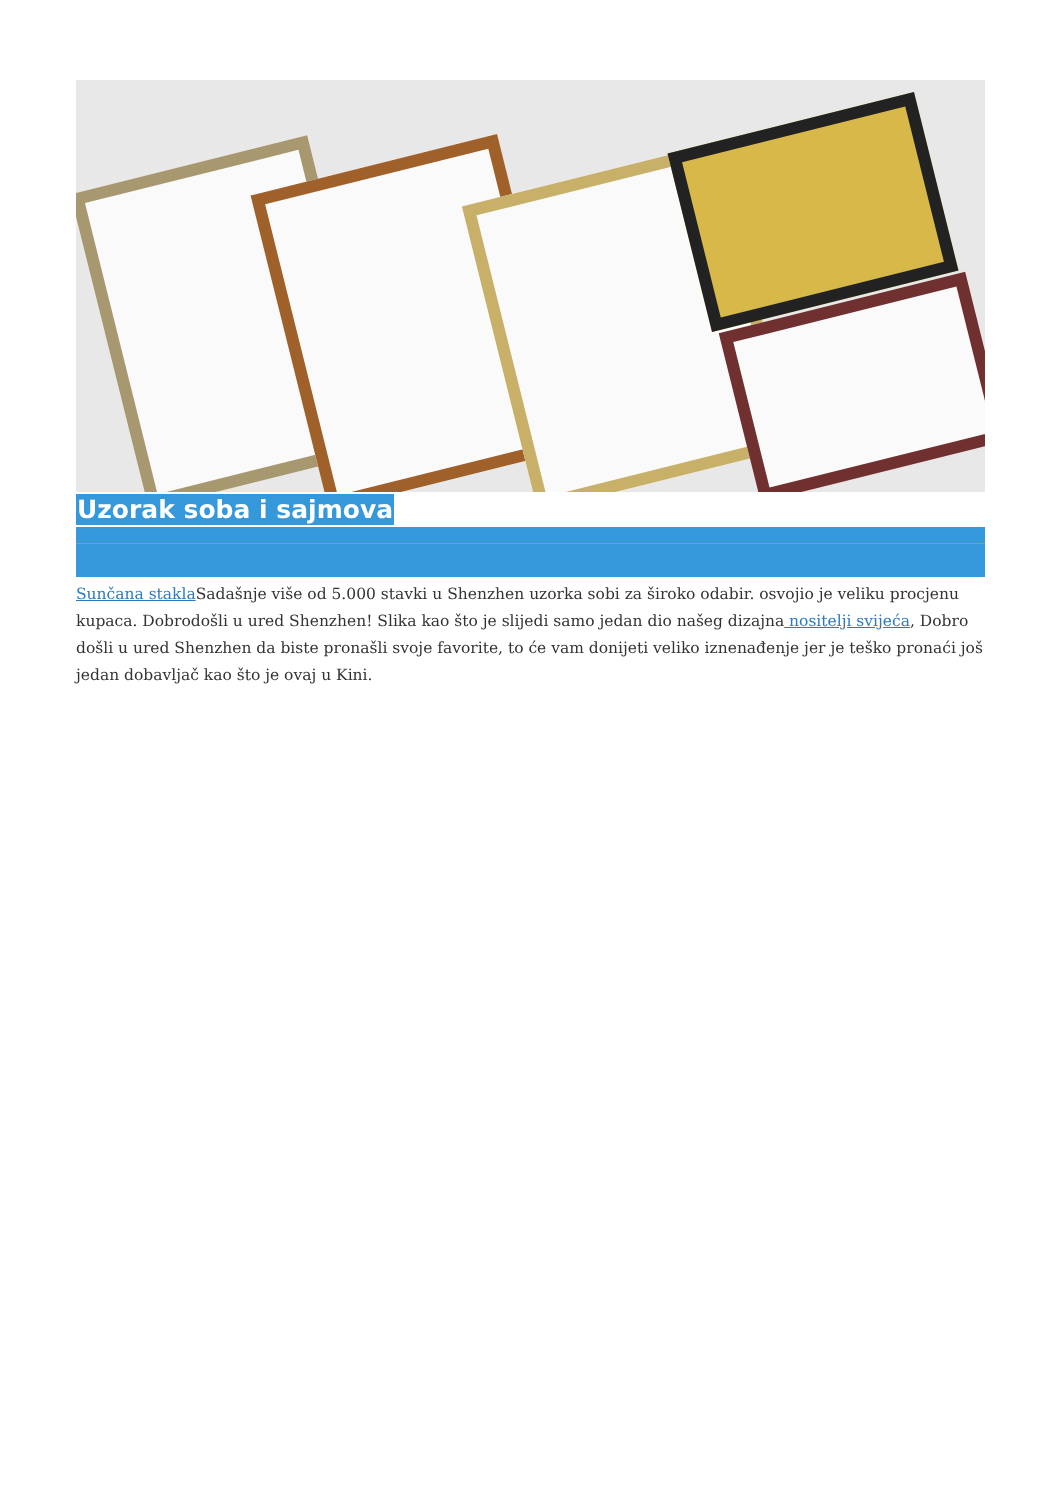Uzorak soba i sajmova
Sunčana stakla Sadašnje više od 5.000 stavki u Shenzhen uzorka sobi za široko odabir. osvojio je veliku procjenu kupaca. Dobrodošli u ured Shenzhen! Slika kao što je slijedi samo jedan dio našeg dizajna nositelji svijeća, Dobro došli u ured Shenzhen da biste pronašli svoje favorite, to će vam donijeti veliko iznenađenje jer je teško pronaći još jedan dobavljač kao što je ovaj u Kini.